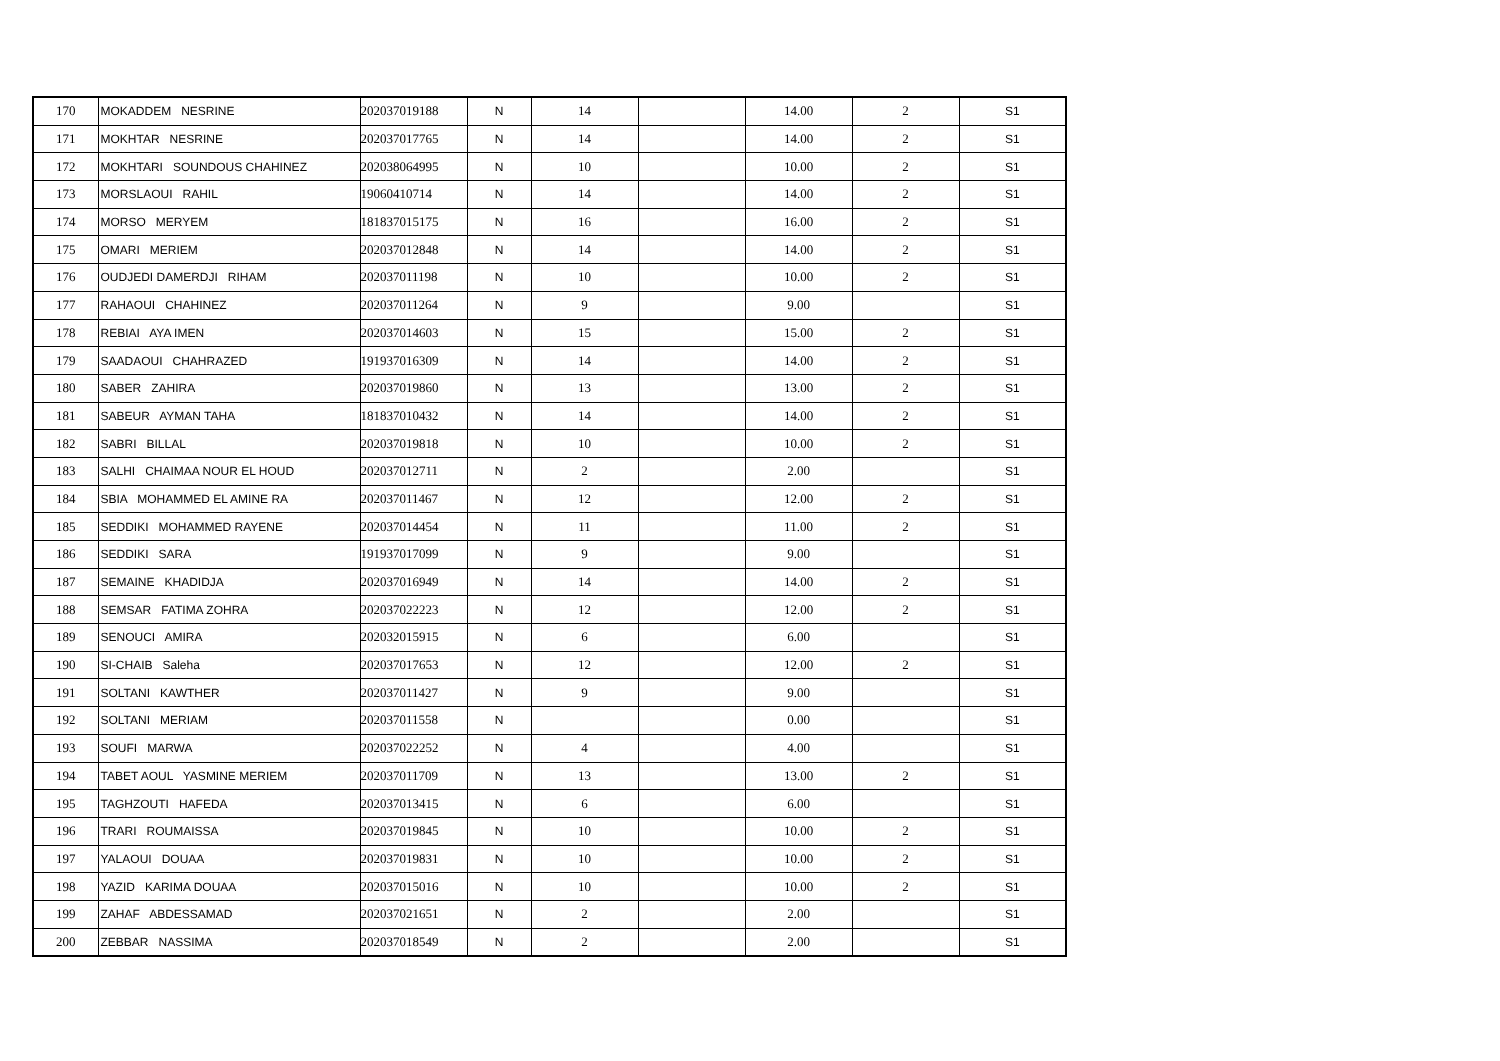| 170 | MOKADDEM NESRINE | 202037019188 | N | 14 | | 14.00 | 2 | S1 |
| 171 | MOKHTAR NESRINE | 202037017765 | N | 14 | | 14.00 | 2 | S1 |
| 172 | MOKHTARI SOUNDOUS CHAHINEZ | 202038064995 | N | 10 | | 10.00 | 2 | S1 |
| 173 | MORSLAOUI RAHIL | 19060410714 | N | 14 | | 14.00 | 2 | S1 |
| 174 | MORSO MERYEM | 181837015175 | N | 16 | | 16.00 | 2 | S1 |
| 175 | OMARI MERIEM | 202037012848 | N | 14 | | 14.00 | 2 | S1 |
| 176 | OUDJEDI DAMERDJI RIHAM | 202037011198 | N | 10 | | 10.00 | 2 | S1 |
| 177 | RAHAOUI CHAHINEZ | 202037011264 | N | 9 | | 9.00 | | S1 |
| 178 | REBIAI AYA IMEN | 202037014603 | N | 15 | | 15.00 | 2 | S1 |
| 179 | SAADAOUI CHAHRAZED | 191937016309 | N | 14 | | 14.00 | 2 | S1 |
| 180 | SABER ZAHIRA | 202037019860 | N | 13 | | 13.00 | 2 | S1 |
| 181 | SABEUR AYMAN TAHA | 181837010432 | N | 14 | | 14.00 | 2 | S1 |
| 182 | SABRI BILLAL | 202037019818 | N | 10 | | 10.00 | 2 | S1 |
| 183 | SALHI CHAIMAA NOUR EL HOUD | 202037012711 | N | 2 | | 2.00 | | S1 |
| 184 | SBIA MOHAMMED EL AMINE RA | 202037011467 | N | 12 | | 12.00 | 2 | S1 |
| 185 | SEDDIKI MOHAMMED RAYENE | 202037014454 | N | 11 | | 11.00 | 2 | S1 |
| 186 | SEDDIKI SARA | 191937017099 | N | 9 | | 9.00 | | S1 |
| 187 | SEMAINE KHADIDJA | 202037016949 | N | 14 | | 14.00 | 2 | S1 |
| 188 | SEMSAR FATIMA ZOHRA | 202037022223 | N | 12 | | 12.00 | 2 | S1 |
| 189 | SENOUCI AMIRA | 202032015915 | N | 6 | | 6.00 | | S1 |
| 190 | SI-CHAIB Saleha | 202037017653 | N | 12 | | 12.00 | 2 | S1 |
| 191 | SOLTANI KAWTHER | 202037011427 | N | 9 | | 9.00 | | S1 |
| 192 | SOLTANI MERIAM | 202037011558 | N | | | 0.00 | | S1 |
| 193 | SOUFI MARWA | 202037022252 | N | 4 | | 4.00 | | S1 |
| 194 | TABET AOUL YASMINE MERIEM | 202037011709 | N | 13 | | 13.00 | 2 | S1 |
| 195 | TAGHZOUTI HAFEDA | 202037013415 | N | 6 | | 6.00 | | S1 |
| 196 | TRARI ROUMAISSA | 202037019845 | N | 10 | | 10.00 | 2 | S1 |
| 197 | YALAOUI DOUAA | 202037019831 | N | 10 | | 10.00 | 2 | S1 |
| 198 | YAZID KARIMA DOUAA | 202037015016 | N | 10 | | 10.00 | 2 | S1 |
| 199 | ZAHAF ABDESSAMAD | 202037021651 | N | 2 | | 2.00 | | S1 |
| 200 | ZEBBAR NASSIMA | 202037018549 | N | 2 | | 2.00 | | S1 |